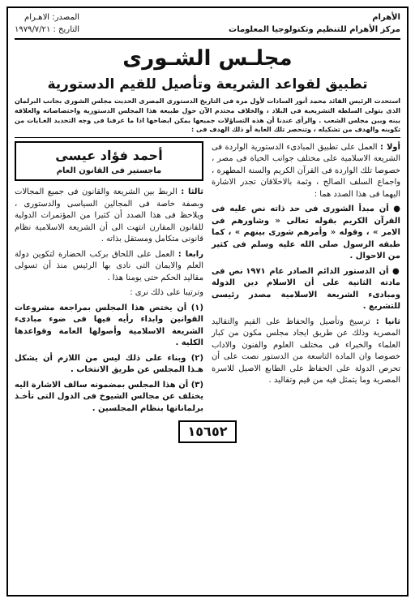الأهرام
مركز الأهرام للتنظيم وتكنولوجيا المعلومات
المصدر: الاهـرام
التاريخ : ١٩٧٩/٧/٢١
مجلـس الشـورى
تطبيق لقواعد الشريعة وتأصيل للقيم الدستورية
استحدث الرئيس القائد محمد أنور السادات لأول مرة فى التاريخ الدستورى المصرى الحديث مجلس الشورى بجانب البرلمان الذى يتولى السلطة التشريعية فى البلاد ، والخلاف محتدم الآن حول طبيعة هذا المجلس الدستورية واختصاصاته والعلاقة بينه وبين مجلس الشعب . والرأى عندنا أن هذه التساؤلات جميعها يمكن ابضاحها اذا ما عرفنا فى وجه التحديد الغـايات من تكوينه والهدف من تشكيله ، وتنحصر تلك الغاية أو ذلك الهدف فى :
أولا : العمل على تطبيق المبادىء الدستورية الواردة فى الشريعة الاسلامية على مختلف جوانب الحياة فى مصر ، خصوصا تلك الواردة فى القرآن الكريم والسنة المطهرة ، واجماع السلف الصالح ، وثمة بالاخلاقان تجدر الاشارة اليهما فى هذا الصدد هما :
● أن مبدأ الشورى فى حد ذاته نص عليه فى القرآن الكريم بقوله تعالى « وشاورهم فى الامر » ، وقوله « وأمرهم شورى بينهم » ، كما طبقه الرسول صلى الله عليه وسلم فى كثير من الاحوال .
● أن الدستور الدائم الصادر عام ١٩٧١ نص فى مادته الثانية على أن الاسلام دين الدولة ومبادىء الشريعة الاسلامية مصدر رئيسى للتشريع .
ثانيا : ترسيخ وتأصيل والحفاظ على القيم والتقاليد المصرية وذلك عن طريق ايجاد مجلس مكون من كبار العلماء والخبراء فى مختلف العلوم والفنون والاداب خصوصا وان المادة التاسعة من الدستور نصت على أن تحرص الدولة على الحفاظ على الطابع الاصيل للاسرة المصرية وما يتمثل فيه من قيم وتقاليد .
أحمد فؤاد عيسى
ماجستير فى القانون العام
ثالثا : الربط بين الشريعة والقانون فى جميع المجالات وبصفة خاصة فى المجالين السياسى والدستورى ، ويلاحظ فى هذا الصدد أن كثيرا من المؤتمرات الدولية للقانون المقارن انتهت الى أن الشريعة الاسلامية نظام قانونى متكامل ومستقل بذاته .
رابعا : العمل على اللحاق بركب الحضارة لتكوين دولة العلم والايمان التى نادى بها الرئيس منذ أن تسولى مقاليد الحكم حتى يومنا هذا .
وترتيبا على ذلك نرى :
(١) أن يختص هذا المجلس بمراجعة مشروعات القوانين وابداء رأيه فيها فى ضوء مبادىء الشريعة الاسلامية وأصولها العامة وقواعدها الكلية .
(٢) وبناء على ذلك ليس من اللازم أن يشكل هـذا المجلس عن طريق الانتخاب .
(٣) أن هذا المجلس بمضمونه سالف الاشارة اليه يختلف عن مجالس الشيوخ فى الدول التى تأخـذ برلماناتها بنظام المجلسين .
١٥٦٥٢